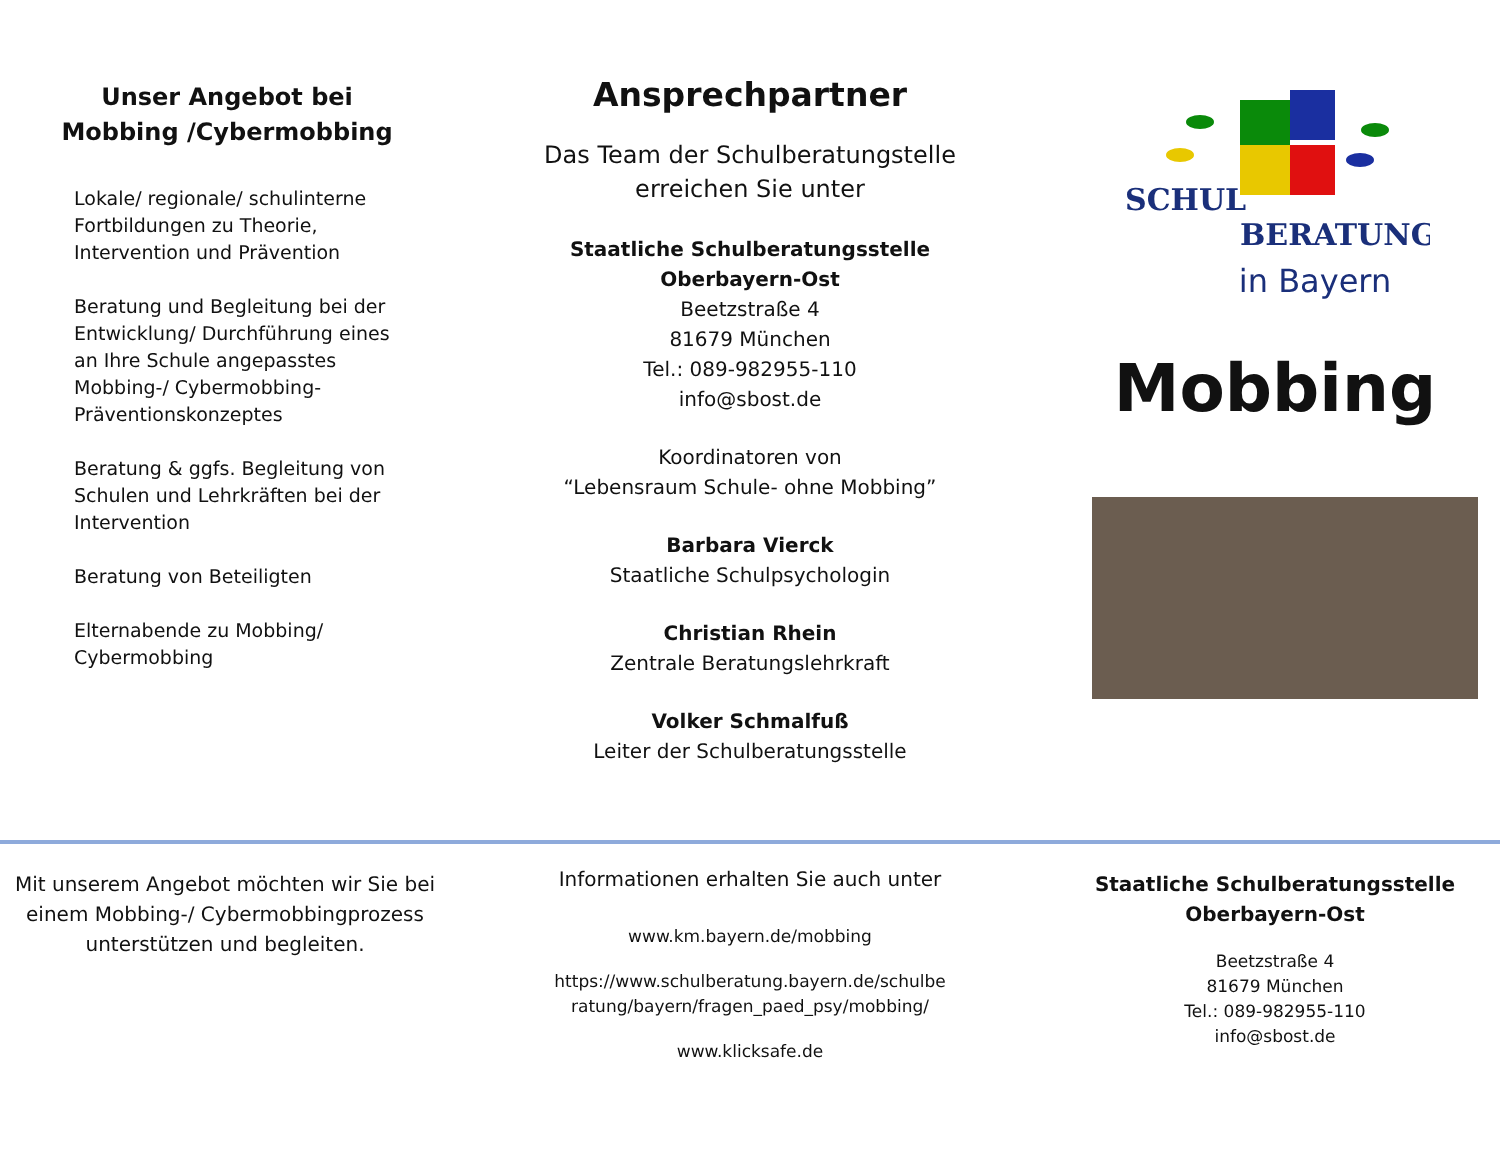Unser Angebot bei Mobbing /Cybermobbing
Lokale/ regionale/ schulinterne Fortbildungen zu Theorie, Intervention und Prävention
Beratung und Begleitung bei der Entwicklung/ Durchführung eines an Ihre Schule angepasstes Mobbing-/ Cybermobbing-Präventionskonzeptes
Beratung & ggfs. Begleitung von Schulen und Lehrkräften bei der Intervention
Beratung von Beteiligten
Elternabende zu Mobbing/ Cybermobbing
Ansprechpartner
Das Team der Schulberatungstelle
erreichen Sie unter
Staatliche Schulberatungsstelle
Oberbayern-Ost
Beetzstraße 4
81679 München
Tel.: 089-982955-110
info@sbost.de
Koordinatoren von
“Lebensraum Schule- ohne Mobbing”
Barbara Vierck
Staatliche Schulpsychologin
Christian Rhein
Zentrale Beratungslehrkraft
Volker Schmalfuß
Leiter der Schulberatungsstelle
SCHUL
BERATUNG
in Bayern
Mobbing
Mit unserem Angebot möchten wir Sie bei einem Mobbing-/ Cybermobbingprozess unterstützen und begleiten.
Informationen erhalten Sie auch unter
www.km.bayern.de/mobbing
https://www.schulberatung.bayern.de/schulbe
ratung/bayern/fragen_paed_psy/mobbing/
www.klicksafe.de
Staatliche Schulberatungsstelle
Oberbayern-Ost
Beetzstraße 4
81679 München
Tel.: 089-982955-110
info@sbost.de